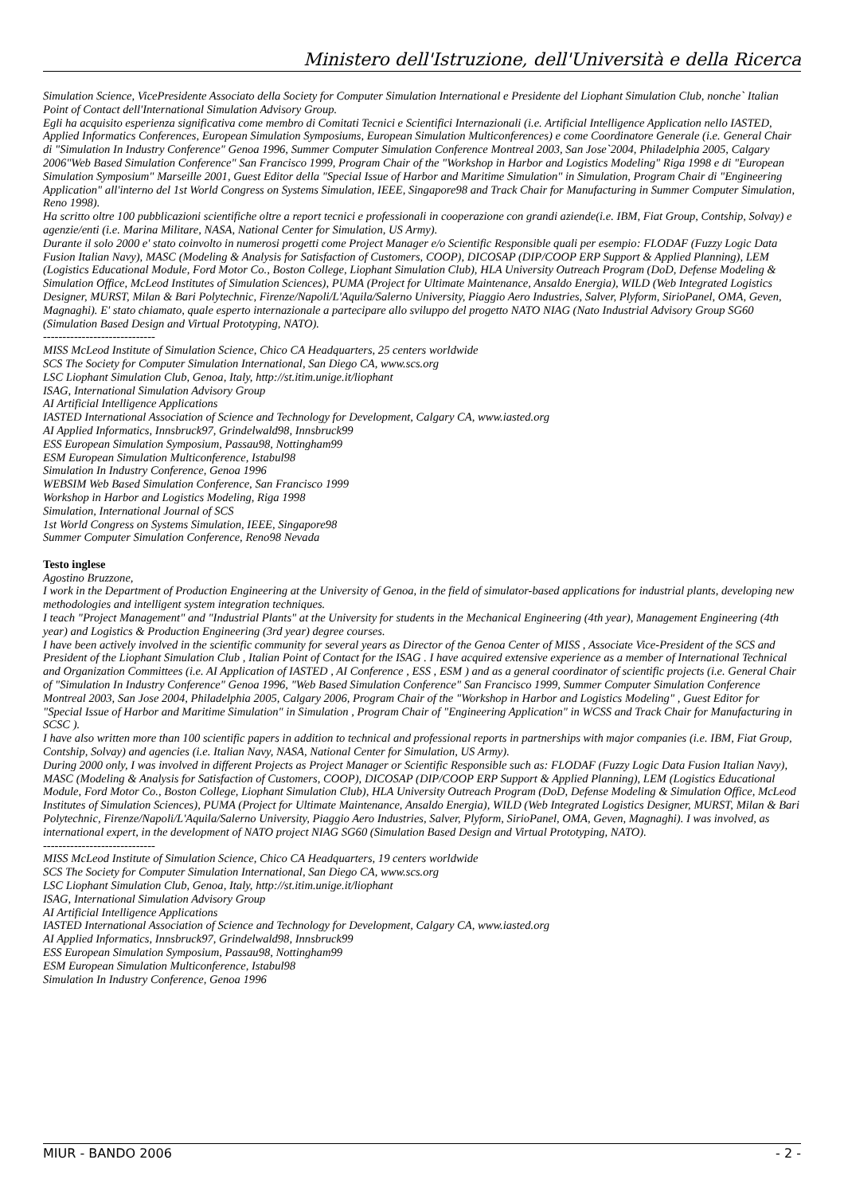Ministero dell'Istruzione, dell'Università e della Ricerca
Simulation Science, VicePresidente Associato della Society for Computer Simulation International e Presidente del Liophant Simulation Club, nonche` Italian Point of Contact dell'International Simulation Advisory Group.
Egli ha acquisito esperienza significativa come membro di Comitati Tecnici e Scientifici Internazionali (i.e. Artificial Intelligence Application nello IASTED, Applied Informatics Conferences, European Simulation Symposiums, European Simulation Multiconferences) e come Coordinatore Generale (i.e. General Chair di "Simulation In Industry Conference" Genoa 1996, Summer Computer Simulation Conference Montreal 2003, San Jose`2004, Philadelphia 2005, Calgary 2006"Web Based Simulation Conference" San Francisco 1999, Program Chair of the "Workshop in Harbor and Logistics Modeling" Riga 1998 e di "European Simulation Symposium" Marseille 2001, Guest Editor della "Special Issue of Harbor and Maritime Simulation" in Simulation, Program Chair di "Engineering Application" all'interno del 1st World Congress on Systems Simulation, IEEE, Singapore98 and Track Chair for Manufacturing in Summer Computer Simulation, Reno 1998).
Ha scritto oltre 100 pubblicazioni scientifiche oltre a report tecnici e professionali in cooperazione con grandi aziende(i.e. IBM, Fiat Group, Contship, Solvay) e agenzie/enti (i.e. Marina Militare, NASA, National Center for Simulation, US Army).
Durante il solo 2000 e' stato coinvolto in numerosi progetti come Project Manager e/o Scientific Responsible quali per esempio: FLODAF (Fuzzy Logic Data Fusion Italian Navy), MASC (Modeling & Analysis for Satisfaction of Customers, COOP), DICOSAP (DIP/COOP ERP Support & Applied Planning), LEM (Logistics Educational Module, Ford Motor Co., Boston College, Liophant Simulation Club), HLA University Outreach Program (DoD, Defense Modeling & Simulation Office, McLeod Institutes of Simulation Sciences), PUMA (Project for Ultimate Maintenance, Ansaldo Energia), WILD (Web Integrated Logistics Designer, MURST, Milan & Bari Polytechnic, Firenze/Napoli/L'Aquila/Salerno University, Piaggio Aero Industries, Salver, Plyform, SirioPanel, OMA, Geven, Magnaghi). E' stato chiamato, quale esperto internazionale a partecipare allo sviluppo del progetto NATO NIAG (Nato Industrial Advisory Group SG60 (Simulation Based Design and Virtual Prototyping, NATO).
-----------------------------
MISS McLeod Institute of Simulation Science, Chico CA Headquarters, 25 centers worldwide
SCS The Society for Computer Simulation International, San Diego CA, www.scs.org
LSC Liophant Simulation Club, Genoa, Italy, http://st.itim.unige.it/liophant
ISAG, International Simulation Advisory Group
AI Artificial Intelligence Applications
IASTED International Association of Science and Technology for Development, Calgary CA, www.iasted.org
AI Applied Informatics, Innsbruck97, Grindelwald98, Innsbruck99
ESS European Simulation Symposium, Passau98, Nottingham99
ESM European Simulation Multiconference, Istabul98
Simulation In Industry Conference, Genoa 1996
WEBSIM Web Based Simulation Conference, San Francisco 1999
Workshop in Harbor and Logistics Modeling, Riga 1998
Simulation, International Journal of SCS
1st World Congress on Systems Simulation, IEEE, Singapore98
Summer Computer Simulation Conference, Reno98 Nevada
Testo inglese
Agostino Bruzzone,
I work in the Department of Production Engineering at the University of Genoa, in the field of simulator-based applications for industrial plants, developing new methodologies and intelligent system integration techniques.
I teach "Project Management" and "Industrial Plants" at the University for students in the Mechanical Engineering (4th year), Management Engineering (4th year) and Logistics & Production Engineering (3rd year) degree courses.
I have been actively involved in the scientific community for several years as Director of the Genoa Center of MISS , Associate Vice-President of the SCS and President of the Liophant Simulation Club , Italian Point of Contact for the ISAG . I have acquired extensive experience as a member of International Technical and Organization Committees (i.e. AI Application of IASTED , AI Conference , ESS , ESM ) and as a general coordinator of scientific projects (i.e. General Chair of "Simulation In Industry Conference" Genoa 1996, "Web Based Simulation Conference" San Francisco 1999, Summer Computer Simulation Conference Montreal 2003, San Jose 2004, Philadelphia 2005, Calgary 2006, Program Chair of the "Workshop in Harbor and Logistics Modeling" , Guest Editor for "Special Issue of Harbor and Maritime Simulation" in Simulation , Program Chair of "Engineering Application" in WCSS and Track Chair for Manufacturing in SCSC ).
I have also written more than 100 scientific papers in addition to technical and professional reports in partnerships with major companies (i.e. IBM, Fiat Group, Contship, Solvay) and agencies (i.e. Italian Navy, NASA, National Center for Simulation, US Army).
During 2000 only, I was involved in different Projects as Project Manager or Scientific Responsible such as: FLODAF (Fuzzy Logic Data Fusion Italian Navy), MASC (Modeling & Analysis for Satisfaction of Customers, COOP), DICOSAP (DIP/COOP ERP Support & Applied Planning), LEM (Logistics Educational Module, Ford Motor Co., Boston College, Liophant Simulation Club), HLA University Outreach Program (DoD, Defense Modeling & Simulation Office, McLeod Institutes of Simulation Sciences), PUMA (Project for Ultimate Maintenance, Ansaldo Energia), WILD (Web Integrated Logistics Designer, MURST, Milan & Bari Polytechnic, Firenze/Napoli/L'Aquila/Salerno University, Piaggio Aero Industries, Salver, Plyform, SirioPanel, OMA, Geven, Magnaghi). I was involved, as international expert, in the development of NATO project NIAG SG60 (Simulation Based Design and Virtual Prototyping, NATO).
-----------------------------
MISS McLeod Institute of Simulation Science, Chico CA Headquarters, 19 centers worldwide
SCS The Society for Computer Simulation International, San Diego CA, www.scs.org
LSC Liophant Simulation Club, Genoa, Italy, http://st.itim.unige.it/liophant
ISAG, International Simulation Advisory Group
AI Artificial Intelligence Applications
IASTED International Association of Science and Technology for Development, Calgary CA, www.iasted.org
AI Applied Informatics, Innsbruck97, Grindelwald98, Innsbruck99
ESS European Simulation Symposium, Passau98, Nottingham99
ESM European Simulation Multiconference, Istabul98
Simulation In Industry Conference, Genoa 1996
MIUR - BANDO 2006 - 2 -